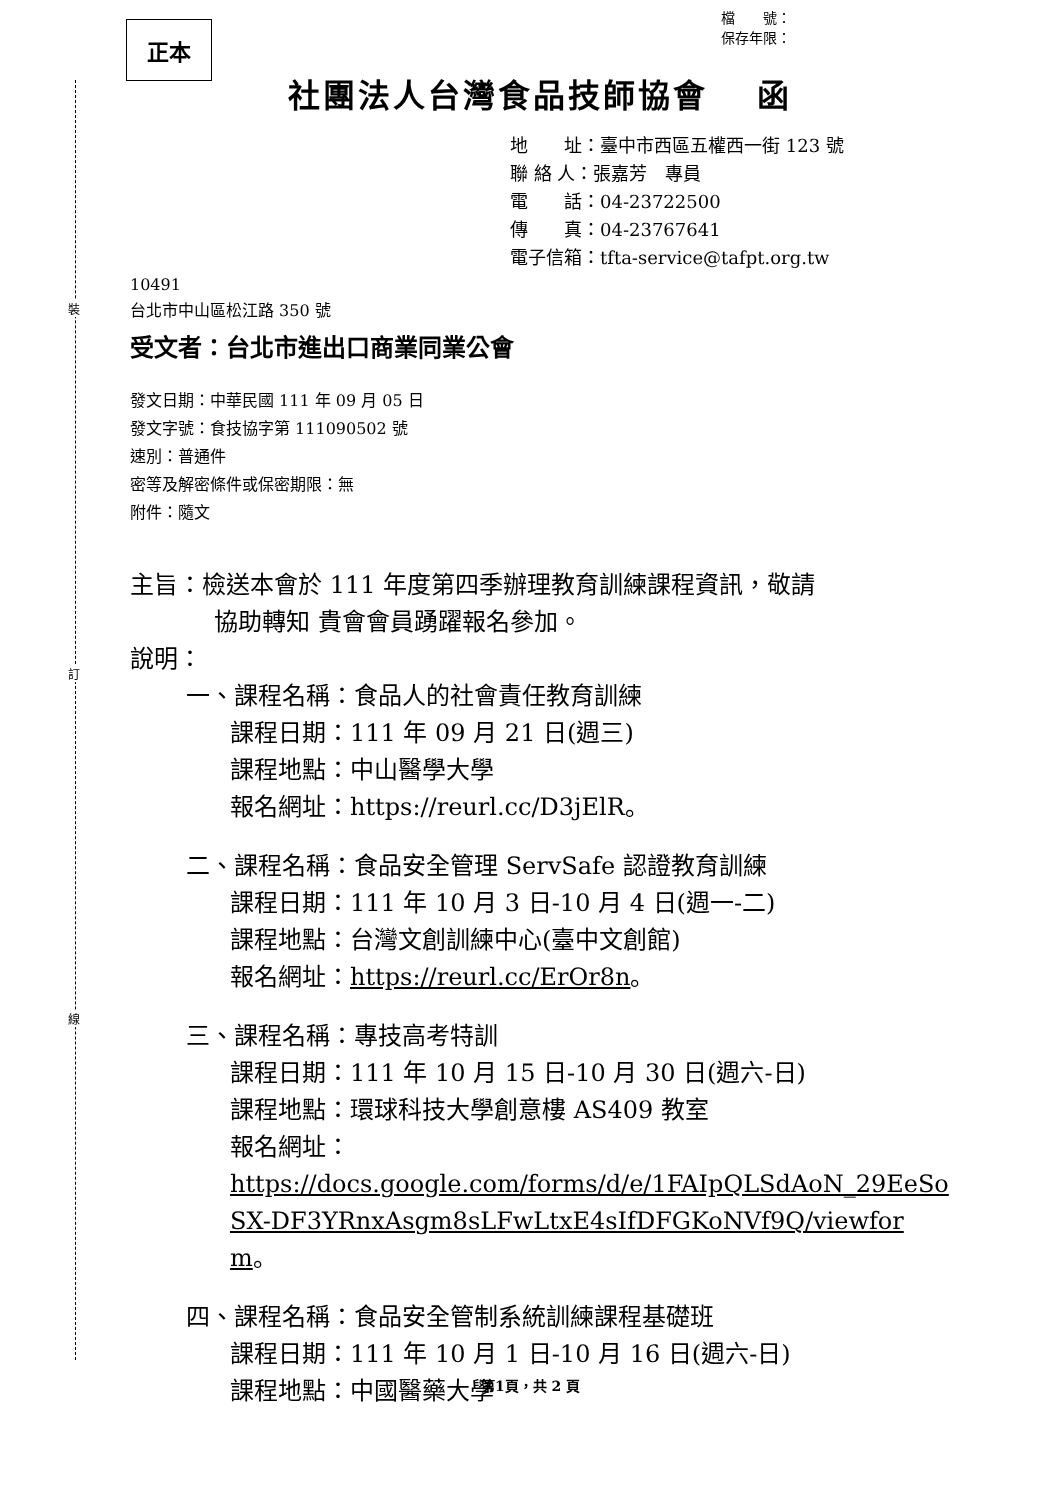裝
訂
線
檔　　號：
保存年限：
正本
社團法人台灣食品技師協會　 函
地　　址：臺中市西區五權西一街 123 號
聯 絡 人：張嘉芳　專員
電　　話：04-23722500
傳　　真：04-23767641
電子信箱：tfta-service@tafpt.org.tw
10491
台北市中山區松江路 350 號
受文者：台北市進出口商業同業公會
發文日期：中華民國 111 年 09 月 05 日
發文字號：食技協字第 111090502 號
速別：普通件
密等及解密條件或保密期限：無
附件：隨文
主旨：檢送本會於 111 年度第四季辦理教育訓練課程資訊，敬請
協助轉知 貴會會員踴躍報名參加。
說明：
一、課程名稱：食品人的社會責任教育訓練
課程日期：111 年 09 月 21 日(週三)
課程地點：中山醫學大學
報名網址：https://reurl.cc/D3jElR。
二、課程名稱：食品安全管理 ServSafe 認證教育訓練
課程日期：111 年 10 月 3 日-10 月 4 日(週一-二)
課程地點：台灣文創訓練中心(臺中文創館)
報名網址：https://reurl.cc/ErOr8n。
三、課程名稱：專技高考特訓
課程日期：111 年 10 月 15 日-10 月 30 日(週六-日)
課程地點：環球科技大學創意樓 AS409 教室
報名網址：
https://docs.google.com/forms/d/e/1FAIpQLSdAoN_29EeSoSX-DF3YRnxAsgm8sLFwLtxE4sIfDFGKoNVf9Q/viewform。
四、課程名稱：食品安全管制系統訓練課程基礎班
課程日期：111 年 10 月 1 日-10 月 16 日(週六-日)
課程地點：中國醫藥大學
第1頁，共 2 頁